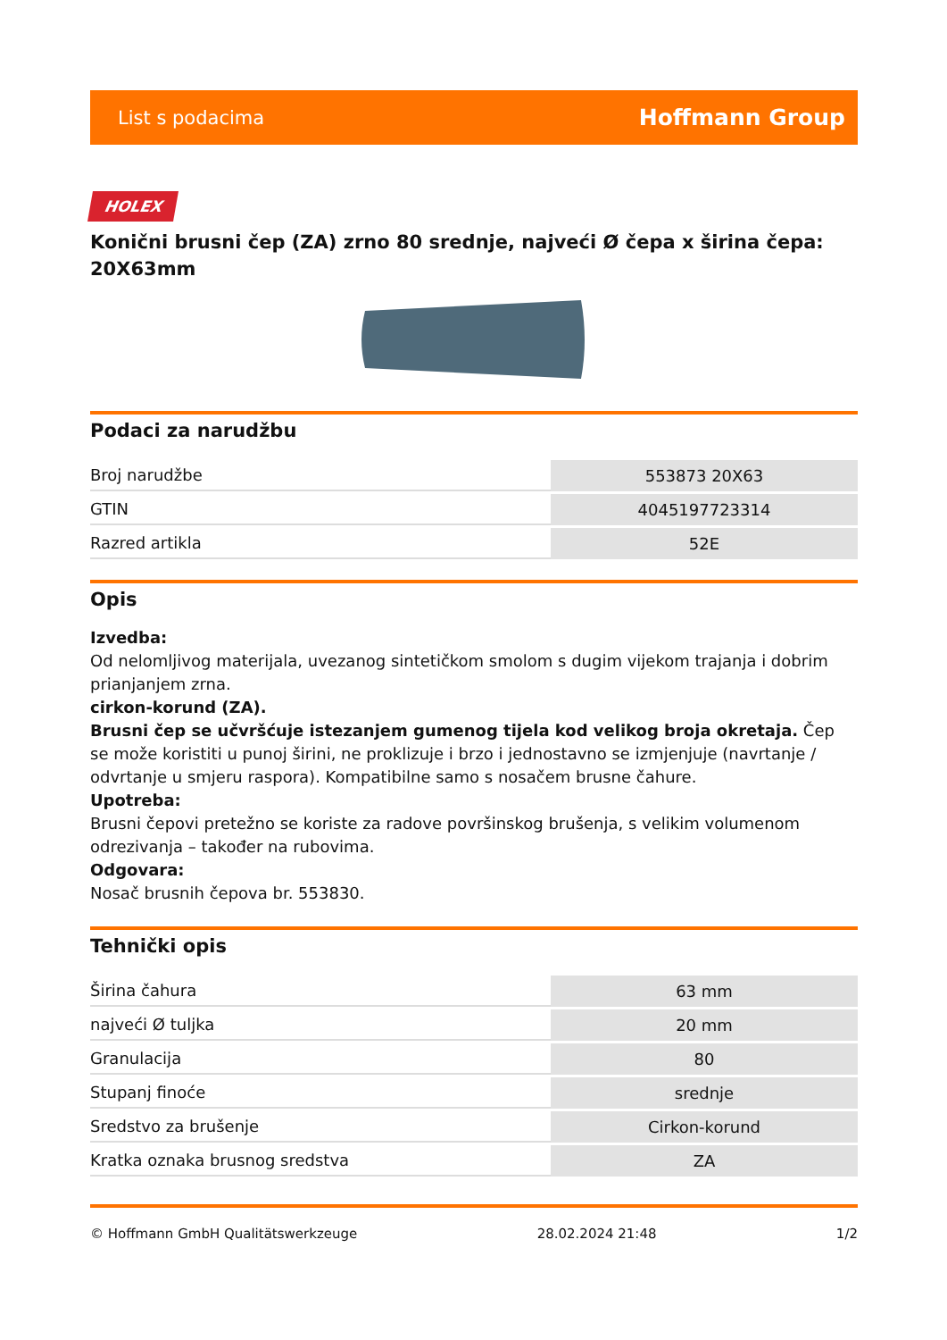List s podacima Hoffmann Group
HOLEX
Konični brusni čep (ZA) zrno 80 srednje, najveći Ø čepa x širina čepa: 20X63mm
Podaci za narudžbu
| Broj narudžbe | 553873 20X63 |
| GTIN | 4045197723314 |
| Razred artikla | 52E |
Opis
Izvedba:
Od nelomljivog materijala, uvezanog sintetičkom smolom s dugim vijekom trajanja i dobrim prianjanjem zrna.
cirkon-korund (ZA).
Brusni čep se učvršćuje istezanjem gumenog tijela kod velikog broja okretaja. Čep se može koristiti u punoj širini, ne proklizuje i brzo i jednostavno se izmjenjuje (navrtanje / odvrtanje u smjeru raspora). Kompatibilne samo s nosačem brusne čahure.
Upotreba:
Brusni čepovi pretežno se koriste za radove površinskog brušenja, s velikim volumenom odrezivanja – također na rubovima.
Odgovara:
Nosač brusnih čepova br. 553830.
Tehnički opis
| Širina čahura | 63 mm |
| najveći Ø tuljka | 20 mm |
| Granulacija | 80 |
| Stupanj finoće | srednje |
| Sredstvo za brušenje | Cirkon-korund |
| Kratka oznaka brusnog sredstva | ZA |
© Hoffmann GmbH Qualitätswerkzeuge 28.02.2024 21:48 1/2